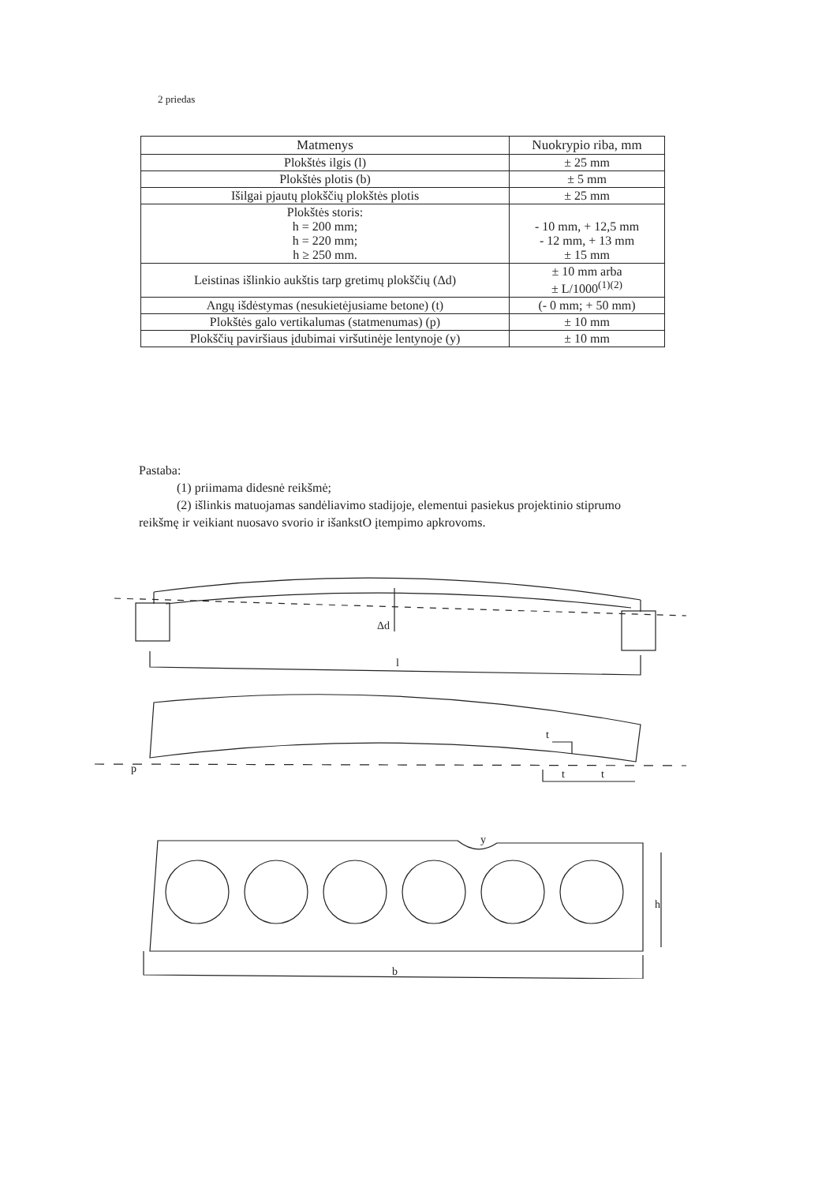2 priedas
| Matmenys | Nuokrypio riba, mm |
| --- | --- |
| Plokštės ilgis (l) | ± 25 mm |
| Plokštės plotis (b) | ± 5 mm |
| Išilgai pjautų plokščių plokštės plotis | ± 25 mm |
| Plokštės storis: h = 200 mm; h = 220 mm; h ≥ 250 mm. | - 10 mm, + 12,5 mm - 12 mm, + 13 mm ± 15 mm |
| Leistinas išlinkio aukštis tarp gretimų plokščių (Δd) | ± 10 mm arba ± L/1000<sup>(1)(2)</sup> |
| Angų išdėstymas (nesukietėjusiame betone) (t) | (- 0 mm; + 50 mm) |
| Plokštės galo vertikalumas (statmenumas) (p) | ± 10 mm |
| Plokščių paviršiaus įdubimai viršutinėje lentynoje (y) | ± 10 mm |
Pastaba:
(1) priimama didesnė reikšmė;
(2) išlinkis matuojamas sandėliavimo stadijoje, elementui pasiekus projektinio stiprumo reikšmę ir veikiant nuosavo svorio ir išankstO įtempimo apkrovoms.
Δd
l
t
t
t
p
y
h
b